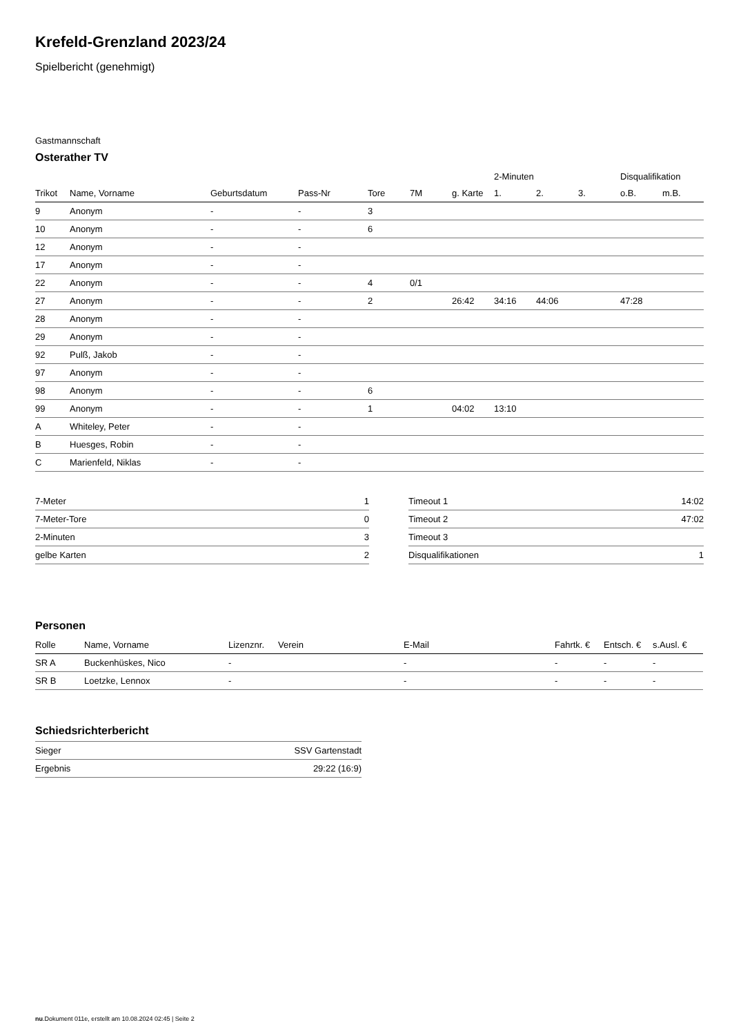Krefeld-Grenzland 2023/24
Spielbericht (genehmigt)
Gastmannschaft
Osterather TV
| | | | | | | | 2-Minuten | | | Disqualifikation | |
| Trikot | Name, Vorname | Geburtsdatum | Pass-Nr | Tore | 7M | g. Karte | 1. | 2. | 3. | o.B. | m.B. |
| 9 | Anonym | - | - | 3 | | | | | | | |
| 10 | Anonym | - | - | 6 | | | | | | | |
| 12 | Anonym | - | - | | | | | | | | |
| 17 | Anonym | - | - | | | | | | | | |
| 22 | Anonym | - | - | 4 | 0/1 | | | | | | |
| 27 | Anonym | - | - | 2 | | 26:42 | 34:16 | 44:06 | | 47:28 | |
| 28 | Anonym | - | - | | | | | | | | |
| 29 | Anonym | - | - | | | | | | | | |
| 92 | Pulß, Jakob | - | - | | | | | | | | |
| 97 | Anonym | - | - | | | | | | | | |
| 98 | Anonym | - | - | 6 | | | | | | | |
| 99 | Anonym | - | - | 1 | | 04:02 | 13:10 | | | | |
| A | Whiteley, Peter | - | - | | | | | | | | |
| B | Huesges, Robin | - | - | | | | | | | | |
| C | Marienfeld, Niklas | - | - | | | | | | | | |
| 7-Meter | 1 |
| 7-Meter-Tore | 0 |
| 2-Minuten | 3 |
| gelbe Karten | 2 |
| Timeout 1 | 14:02 |
| Timeout 2 | 47:02 |
| Timeout 3 | |
| Disqualifikationen | 1 |
Personen
| Rolle | Name, Vorname | Lizenznr. | Verein | E-Mail | Fahrtk. € | Entsch. € | s.Ausl. € |
| --- | --- | --- | --- | --- | --- | --- | --- |
| SR A | Buckenhüskes, Nico | - | | - | - | - | - |
| SR B | Loetzke, Lennox | - | | - | - | - | - |
Schiedsrichterbericht
| Sieger | SSV Gartenstadt |
| Ergebnis | 29:22 (16:9) |
nu.Dokument 011e, erstellt am 10.08.2024 02:45 | Seite 2